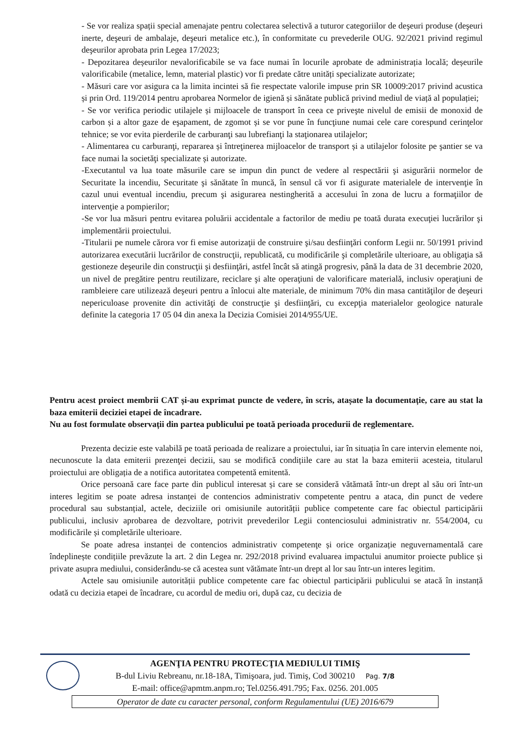- Se vor realiza spații special amenajate pentru colectarea selectivă a tuturor categoriilor de deşeuri produse (deşeuri inerte, deşeuri de ambalaje, deşeuri metalice etc.), în conformitate cu prevederile OUG. 92/2021 privind regimul deşeurilor aprobata prin Legea 17/2023;
- Depozitarea deșeurilor nevalorificabile se va face numai în locurile aprobate de administrația locală; deșeurile valorificabile (metalice, lemn, material plastic) vor fi predate către unități specializate autorizate;
- Măsuri care vor asigura ca la limita incintei să fie respectate valorile impuse prin SR 10009:2017 privind acustica și prin Ord. 119/2014 pentru aprobarea Normelor de igienă și sănătate publică privind mediul de viață al populației;
- Se vor verifica periodic utilajele și mijloacele de transport în ceea ce priveşte nivelul de emisii de monoxid de carbon și a altor gaze de eşapament, de zgomot și se vor pune în funcţiune numai cele care corespund cerinţelor tehnice; se vor evita pierderile de carburanţi sau lubrefianţi la staţionarea utilajelor;
- Alimentarea cu carburanţi, repararea și întreţinerea mijloacelor de transport și a utilajelor folosite pe şantier se va face numai la societăţi specializate și autorizate.
-Executantul va lua toate măsurile care se impun din punct de vedere al respectării şi asigurării normelor de Securitate la incendiu, Securitate şi sănătate în muncă, în sensul că vor fi asigurate materialele de intervenţie în cazul unui eventual incendiu, precum şi asigurarea nestingherită a accesului în zona de lucru a formaţiilor de intervenţie a pompierilor;
-Se vor lua măsuri pentru evitarea poluării accidentale a factorilor de mediu pe toată durata execuţiei lucrărilor şi implementării proiectului.
-Titularii pe numele cărora vor fi emise autorizaţii de construire şi/sau desfiinţări conform Legii nr. 50/1991 privind autorizarea executării lucrărilor de construcţii, republicată, cu modificările şi completările ulterioare, au obligaţia să gestioneze deşeurile din construcţii şi desfiinţări, astfel încât să atingă progresiv, până la data de 31 decembrie 2020, un nivel de pregătire pentru reutilizare, reciclare şi alte operaţiuni de valorificare materială, inclusiv operaţiuni de rambleiere care utilizează deşeuri pentru a înlocui alte materiale, de minimum 70% din masa cantităţilor de deşeuri nepericuloase provenite din activităţi de construcţie şi desfiinţări, cu excepţia materialelor geologice naturale definite la categoria 17 05 04 din anexa la Decizia Comisiei 2014/955/UE.
Pentru acest proiect membrii CAT și-au exprimat puncte de vedere, în scris, atașate la documentație, care au stat la baza emiterii deciziei etapei de încadrare.
Nu au fost formulate observații din partea publicului pe toată perioada procedurii de reglementare.
Prezenta decizie este valabilă pe toată perioada de realizare a proiectului, iar în situația în care intervin elemente noi, necunoscute la data emiterii prezenţei decizii, sau se modifică condițiile care au stat la baza emiterii acesteia, titularul proiectului are obligația de a notifica autoritatea competentă emitentă.
Orice persoană care face parte din publicul interesat și care se consideră vătămată într-un drept al său ori într-un interes legitim se poate adresa instanței de contencios administrativ competente pentru a ataca, din punct de vedere procedural sau substanțial, actele, deciziile ori omisiunile autorității publice competente care fac obiectul participării publicului, inclusiv aprobarea de dezvoltare, potrivit prevederilor Legii contenciosului administrativ nr. 554/2004, cu modificările și completările ulterioare.
Se poate adresa instanței de contencios administrativ competenţe și orice organizație neguvernamentală care îndeplinește condițiile prevăzute la art. 2 din Legea nr. 292/2018 privind evaluarea impactului anumitor proiecte publice și private asupra mediului, considerându-se că acestea sunt vătămate într-un drept al lor sau într-un interes legitim.
Actele sau omisiunile autorității publice competente care fac obiectul participării publicului se atacă în instanță odată cu decizia etapei de încadrare, cu acordul de mediu ori, după caz, cu decizia de
AGENŢIA PENTRU PROTECŢIA MEDIULUI TIMIŞ
B-dul Liviu Rebreanu, nr.18-18A, Timişoara, jud. Timiş, Cod 300210 Pag. 7/8
E-mail: office@apmtm.anpm.ro; Tel.0256.491.795; Fax. 0256. 201.005
Operator de date cu caracter personal, conform Regulamentului (UE) 2016/679